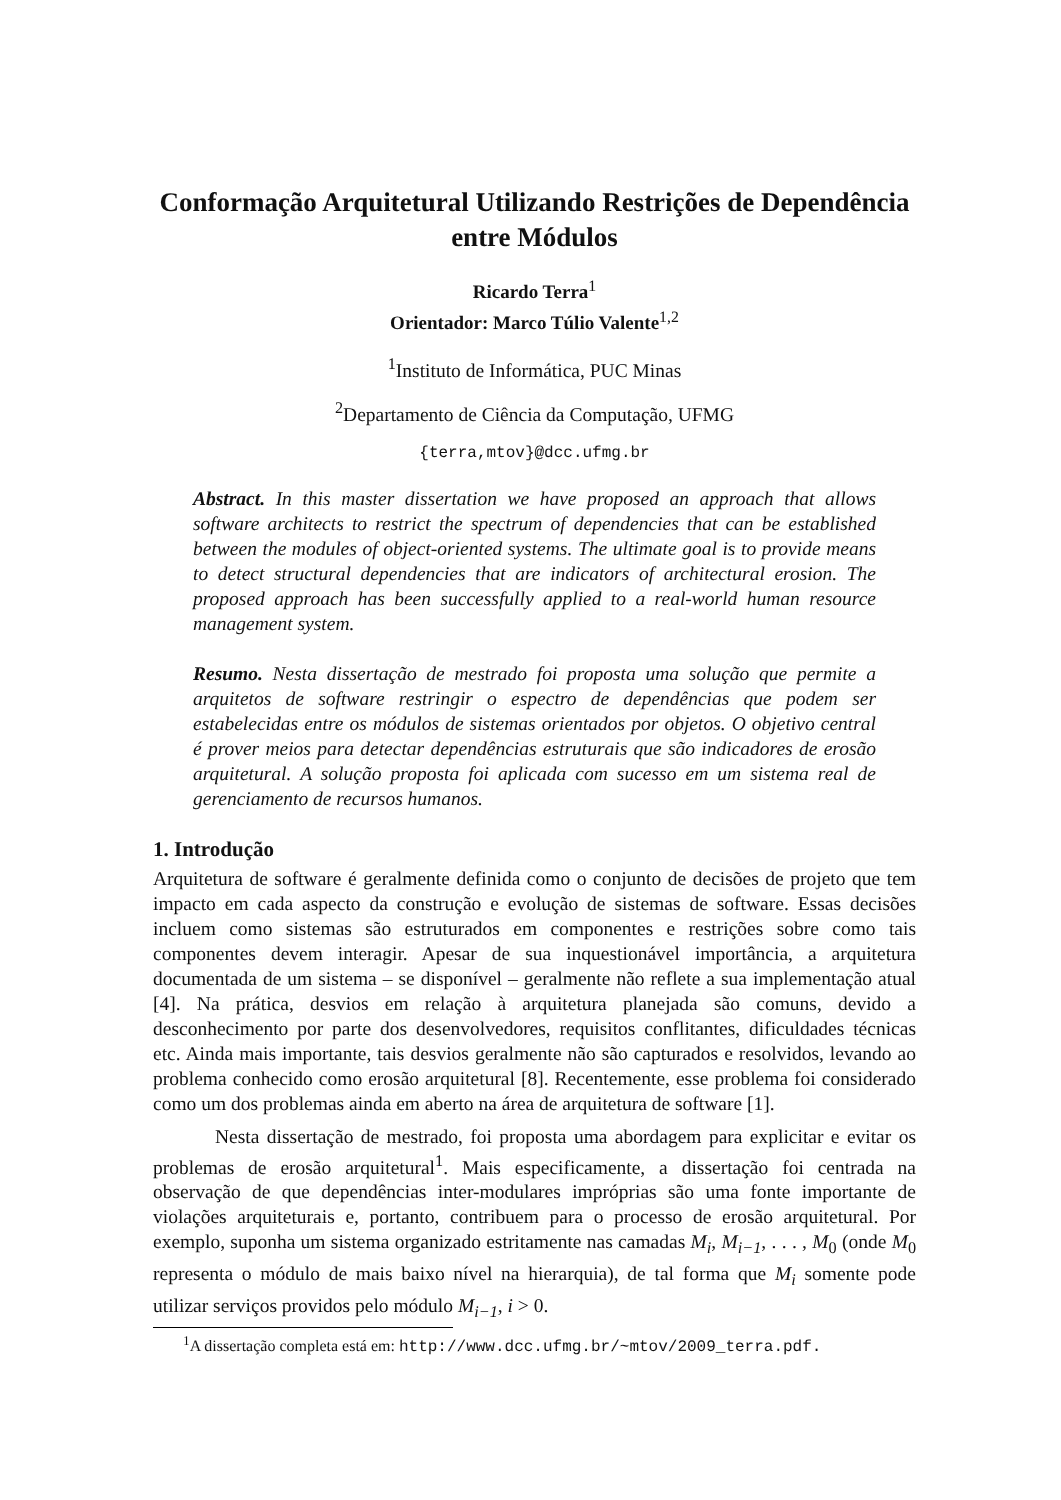Conformação Arquitetural Utilizando Restrições de Dependência entre Módulos
Ricardo Terra<sup>1</sup>
Orientador: Marco Túlio Valente<sup>1,2</sup>
<sup>1</sup> Instituto de Informática, PUC Minas
<sup>2</sup> Departamento de Ciência da Computação, UFMG
{terra,mtov}@dcc.ufmg.br
Abstract. In this master dissertation we have proposed an approach that allows software architects to restrict the spectrum of dependencies that can be established between the modules of object-oriented systems. The ultimate goal is to provide means to detect structural dependencies that are indicators of architectural erosion. The proposed approach has been successfully applied to a real-world human resource management system.
Resumo. Nesta dissertação de mestrado foi proposta uma solução que permite a arquitetos de software restringir o espectro de dependências que podem ser estabelecidas entre os módulos de sistemas orientados por objetos. O objetivo central é prover meios para detectar dependências estruturais que são indicadores de erosão arquitetural. A solução proposta foi aplicada com sucesso em um sistema real de gerenciamento de recursos humanos.
1. Introdução
Arquitetura de software é geralmente definida como o conjunto de decisões de projeto que tem impacto em cada aspecto da construção e evolução de sistemas de software. Essas decisões incluem como sistemas são estruturados em componentes e restrições sobre como tais componentes devem interagir. Apesar de sua inquestionável importância, a arquitetura documentada de um sistema – se disponível – geralmente não reflete a sua implementação atual [4]. Na prática, desvios em relação à arquitetura planejada são comuns, devido a desconhecimento por parte dos desenvolvedores, requisitos conflitantes, dificuldades técnicas etc. Ainda mais importante, tais desvios geralmente não são capturados e resolvidos, levando ao problema conhecido como erosão arquitetural [8]. Recentemente, esse problema foi considerado como um dos problemas ainda em aberto na área de arquitetura de software [1].
Nesta dissertação de mestrado, foi proposta uma abordagem para explicitar e evitar os problemas de erosão arquitetural<sup>1</sup>. Mais especificamente, a dissertação foi centrada na observação de que dependências inter-modulares impróprias são uma fonte importante de violações arquiteturais e, portanto, contribuem para o processo de erosão arquitetural. Por exemplo, suponha um sistema organizado estritamente nas camadas M<sub>i</sub>, M<sub>i−1</sub>, . . . , M<sub>0</sub> (onde M<sub>0</sub> representa o módulo de mais baixo nível na hierarquia), de tal forma que M<sub>i</sub> somente pode utilizar serviços providos pelo módulo M<sub>i−1</sub>, i > 0.
<sup>1</sup> A dissertação completa está em: http://www.dcc.ufmg.br/~mtov/2009_terra.pdf.